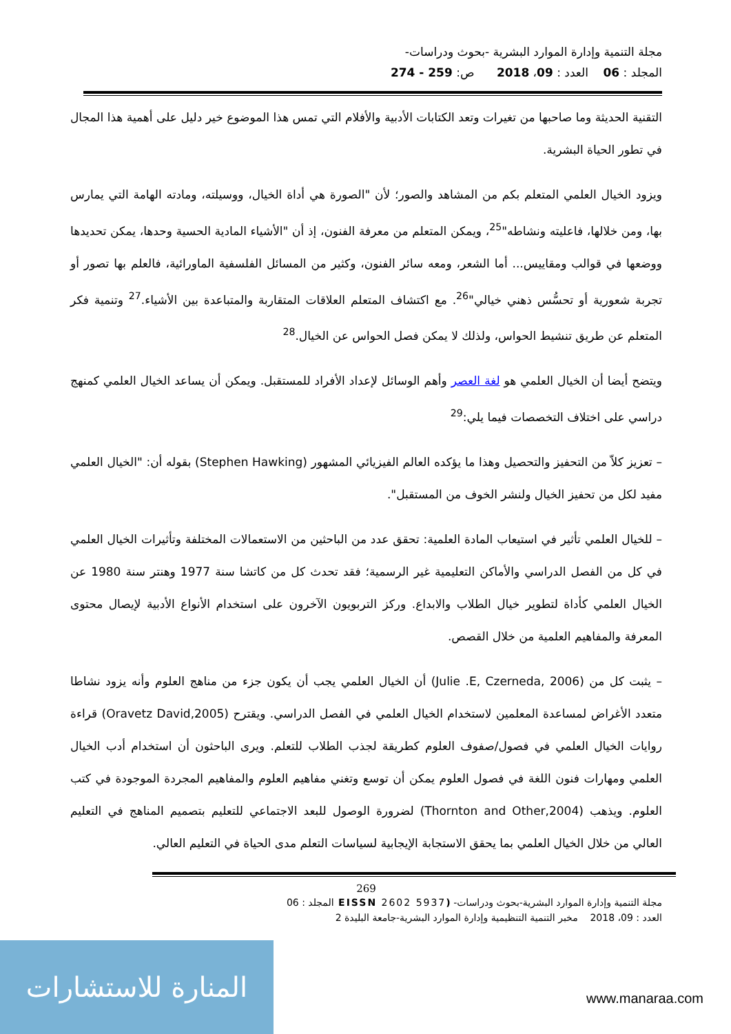مجلة التنمية وإدارة الموارد البشرية -بحوث ودراسات-
المجلد : 06 العدد : 09، 2018 ص: 259 - 274
التقنية الحديثة وما صاحبها من تغيرات وتعد الكتابات الأدبية والأفلام التي تمس هذا الموضوع خير دليل على أهمية هذا المجال في تطور الحياة البشرية.
ويزود الخيال العلمي المتعلم بكم من المشاهد والصور؛ لأن "الصورة هي أداة الخيال، ووسيلته، ومادته الهامة التي يمارس بها، ومن خلالها، فاعليته ونشاطه"<sup>25</sup>، ويمكن المتعلم من معرفة الفنون، إذ أن "الأشياء المادية الحسية وحدها، يمكن تحديدها ووضعها في قوالب ومقاييس... أما الشعر، ومعه سائر الفنون، وكثير من المسائل الفلسفية الماورائية، فالعلم بها تصور أو تجربة شعورية أو تحسُّس ذهني خيالي"<sup>26</sup>. مع اكتشاف المتعلم العلاقات المتقاربة والمتباعدة بين الأشياء.<sup>27</sup> وتنمية فكر المتعلم عن طريق تنشيط الحواس، ولذلك لا يمكن فصل الحواس عن الخيال.<sup>28</sup>
ويتضح أيضا أن الخيال العلمي هو لغة العصر وأهم الوسائل لإعداد الأفراد للمستقبل. ويمكن أن يساعد الخيال العلمي كمنهج دراسي على اختلاف التخصصات فيما يلي:<sup>29</sup>
– تعزيز كلاّ من التحفيز والتحصيل وهذا ما يؤكده العالم الفيزيائي المشهور (Stephen Hawking) بقوله أن: "الخيال العلمي مفيد لكل من تحفيز الخيال ولنشر الخوف من المستقبل".
– للخيال العلمي تأثير في استيعاب المادة العلمية: تحقق عدد من الباحثين من الاستعمالات المختلفة وتأثيرات الخيال العلمي في كل من الفصل الدراسي والأماكن التعليمية غير الرسمية؛ فقد تحدث كل من كاتشا سنة 1977 وهنتر سنة 1980 عن الخيال العلمي كأداة لتطوير خيال الطلاب والابداع. وركز التربويون الآخرون على استخدام الأنواع الأدبية لإيصال محتوى المعرفة والمفاهيم العلمية من خلال القصص.
– يثبت كل من (Julie .E, Czerneda, 2006) أن الخيال العلمي يجب أن يكون جزء من مناهج العلوم وأنه يزود نشاطا متعدد الأغراض لمساعدة المعلمين لاستخدام الخيال العلمي في الفصل الدراسي. ويقترح (Oravetz David,2005) قراءة روايات الخيال العلمي في فصول/صفوف العلوم كطريقة لجذب الطلاب للتعلم. ويرى الباحثون أن استخدام أدب الخيال العلمي ومهارات فنون اللغة في فصول العلوم يمكن أن توسع وتغني مفاهيم العلوم والمفاهيم المجردة الموجودة في كتب العلوم. ويذهب (Thornton and Other,2004) لضرورة الوصول للبعد الاجتماعي للتعليم بتصميم المناهج في التعليم العالي من خلال الخيال العلمي بما يحقق الاستجابة الإيجابية لسياسات التعلم مدى الحياة في التعليم العالي.
269
مجلة التنمية وإدارة الموارد البشرية-بحوث ودراسات- (EISSN 2602 5937 المجلد : 06
العدد : 09، 2018 مخبر التنمية التنظيمية وإدارة الموارد البشرية-جامعة البليدة 2
المنارة للاستشارات
www.manaraa.com